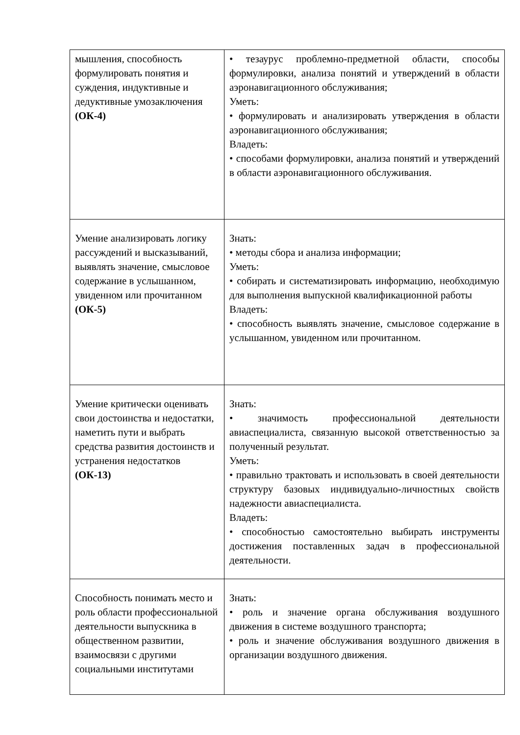| мышления, способность формулировать понятия и суждения, индуктивные и дедуктивные умозаключения (ОК-4) | • тезаурус проблемно-предметной области, способы формулировки, анализа понятий и утверждений в области аэронавигационного обслуживания; Уметь: • формулировать и анализировать утверждения в области аэронавигационного обслуживания; Владеть: • способами формулировки, анализа понятий и утверждений в области аэронавигационного обслуживания. |
| Умение анализировать логику рассуждений и высказываний, выявлять значение, смысловое содержание в услышанном, увиденном или прочитанном (ОК-5) | Знать: • методы сбора и анализа информации; Уметь: • собирать и систематизировать информацию, необходимую для выполнения выпускной квалификационной работы Владеть: • способность выявлять значение, смысловое содержание в услышанном, увиденном или прочитанном. |
| Умение критически оценивать свои достоинства и недостатки, наметить пути и выбрать средства развития достоинств и устранения недостатков (ОК-13) | Знать: • значимость профессиональной деятельности авиаспециалиста, связанную высокой ответственностью за полученный результат. Уметь: • правильно трактовать и использовать в своей деятельности структуру базовых индивидуально-личностных свойств надежности авиаспециалиста. Владеть: • способностью самостоятельно выбирать инструменты достижения поставленных задач в профессиональной деятельности. |
| Способность понимать место и роль области профессиональной деятельности выпускника в общественном развитии, взаимосвязи с другими социальными институтами | Знать: • роль и значение органа обслуживания воздушного движения в системе воздушного транспорта; • роль и значение обслуживания воздушного движения в организации воздушного движения. |